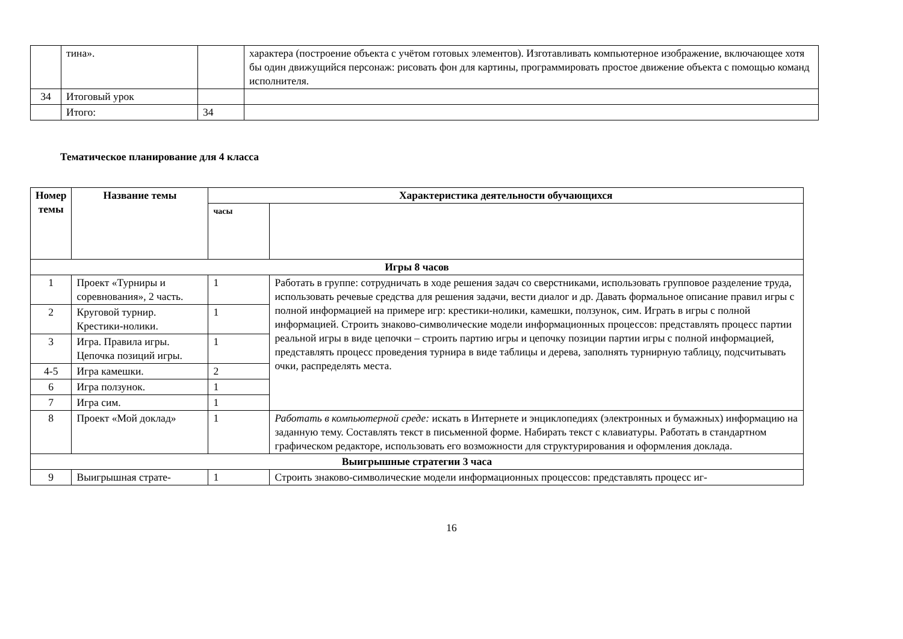| | тина». | | характера (построение объекта с учётом готовых элементов). Изготавливать компьютерное изображение, включающее хотя бы один движущийся персонаж: рисовать фон для картины, программировать простое движение объекта с помощью команд исполнителя. |
| 34 | Итоговый урок | | |
| | Итого: | 34 | |
Тематическое планирование для 4 класса
| Номер темы | Название темы | Характеристика деятельности обучающихся | |
| --- | --- | --- | --- |
| | | часы | |
| Игры 8 часов | | | |
| 1 | Проект «Турниры и соревнования», 2 часть. | 1 | Работать в группе: сотрудничать в ходе решения задач со сверстниками, использовать групповое разделение труда, использовать речевые средства для решения задачи, вести диалог и др. Давать формальное описание правил игры с полной информацией на примере игр: крестики-нолики, камешки, ползунок, сим. Играть в игры с полной информацией. Строить знаково-символические модели информационных процессов: представлять процесс партии реальной игры в виде цепочки – строить партию игры и цепочку позиции партии игры с полной информацией, представлять процесс проведения турнира в виде таблицы и дерева, заполнять турнирную таблицу, подсчитывать очки, распределять места. |
| 2 | Круговой турнир. Крестики-нолики. | 1 | |
| 3 | Игра. Правила игры. Цепочка позиций игры. | 1 | |
| 4-5 | Игра камешки. | 2 | |
| 6 | Игра ползунок. | 1 | |
| 7 | Игра сим. | 1 | |
| 8 | Проект «Мой доклад» | 1 | Работать в компьютерной среде: искать в Интернете и энциклопедиях (электронных и бумажных) информацию на заданную тему. Составлять текст в письменной форме. Набирать текст с клавиатуры. Работать в стандартном графическом редакторе, использовать его возможности для структурирования и оформления доклада. |
| Выигрышные стратегии 3 часа | | | |
| 9 | Выигрышная страте- | 1 | Строить знаково-символические модели информационных процессов: представлять процесс иг- |
16